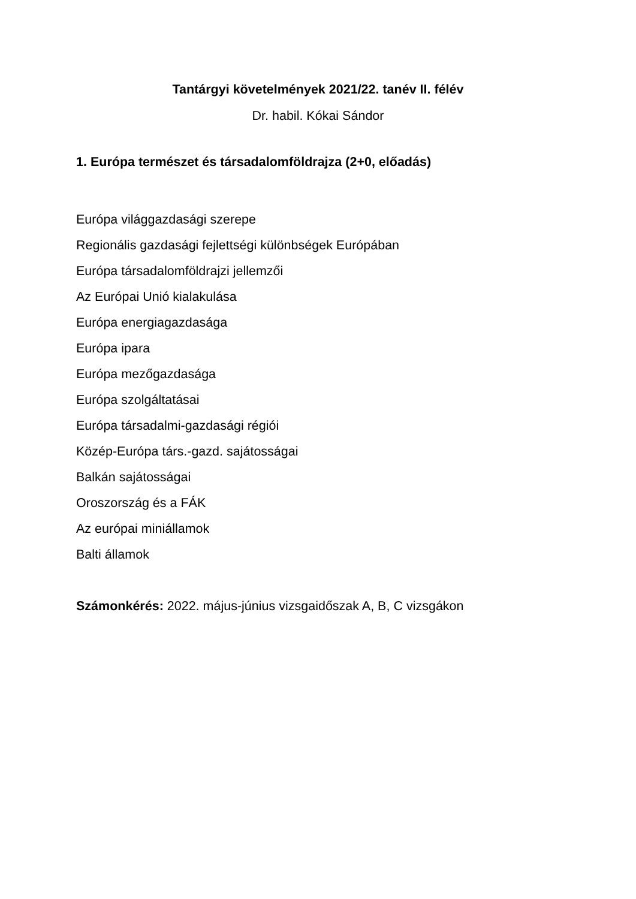Tantárgyi követelmények 2021/22. tanév II. félév
Dr. habil. Kókai Sándor
1. Európa természet és társadalomföldrajza (2+0, előadás)
Európa világgazdasági szerepe
Regionális gazdasági fejlettségi különbségek Európában
Európa társadalomföldrajzi jellemzői
Az Európai Unió kialakulása
Európa energiagazdasága
Európa ipara
Európa mezőgazdasága
Európa szolgáltatásai
Európa társadalmi-gazdasági régiói
Közép-Európa társ.-gazd. sajátosságai
Balkán sajátosságai
Oroszország és a FÁK
Az európai miniállamok
Balti államok
Számonkérés: 2022. május-június vizsgaidőszak A, B, C vizsgákon